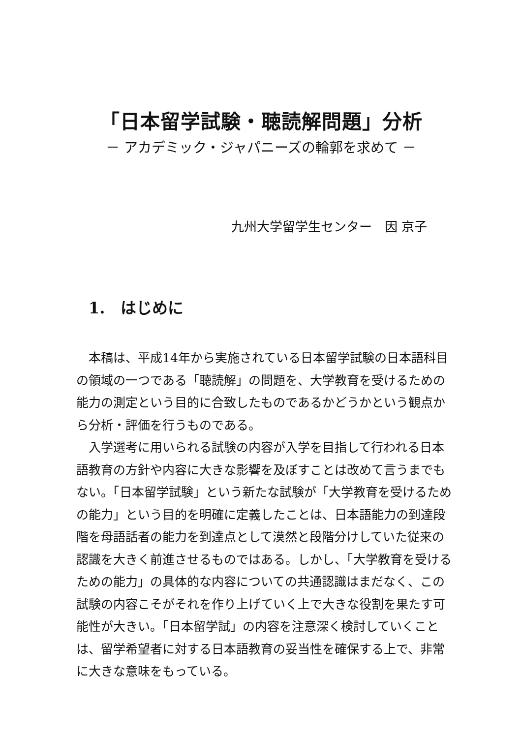「日本留学試験・聴読解問題」分析
－ アカデミック・ジャパニーズの輪郭を求めて －
九州大学留学生センター　因 京子
1.　はじめに
本稿は、平成14年から実施されている日本留学試験の日本語科目の領域の一つである「聴読解」の問題を、大学教育を受けるための能力の測定という目的に合致したものであるかどうかという観点から分析・評価を行うものである。
入学選考に用いられる試験の内容が入学を目指して行われる日本語教育の方針や内容に大きな影響を及ぼすことは改めて言うまでもない。「日本留学試験」という新たな試験が「大学教育を受けるための能力」という目的を明確に定義したことは、日本語能力の到達段階を母語話者の能力を到達点として漠然と段階分けしていた従来の認識を大きく前進させるものではある。しかし、「大学教育を受けるための能力」の具体的な内容についての共通認識はまだなく、この試験の内容こそがそれを作り上げていく上で大きな役割を果たす可能性が大きい。「日本留学試」の内容を注意深く検討していくことは、留学希望者に対する日本語教育の妥当性を確保する上で、非常に大きな意味をもっている。